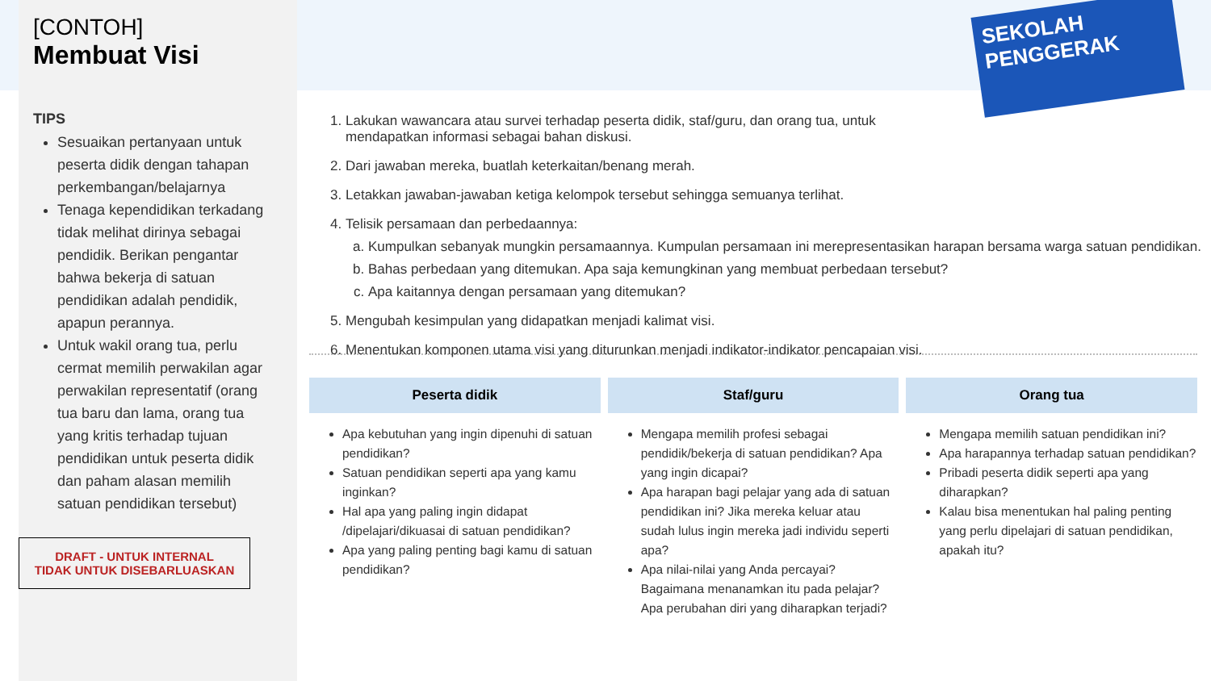SEKOLAH
PENGGERAK
[CONTOH]
Membuat Visi
TIPS
Sesuaikan pertanyaan untuk peserta didik dengan tahapan perkembangan/belajarnya
Tenaga kependidikan terkadang tidak melihat dirinya sebagai pendidik. Berikan pengantar bahwa bekerja di satuan pendidikan adalah pendidik, apapun perannya.
Untuk wakil orang tua, perlu cermat memilih perwakilan agar perwakilan representatif (orang tua baru dan lama, orang tua yang kritis terhadap tujuan pendidikan untuk peserta didik dan paham alasan memilih satuan pendidikan tersebut)
DRAFT - UNTUK INTERNAL
TIDAK UNTUK DISEBARLUASKAN
1. Lakukan wawancara atau survei terhadap peserta didik, staf/guru, dan orang tua, untuk
mendapatkan informasi sebagai bahan diskusi.
2. Dari jawaban mereka, buatlah keterkaitan/benang merah.
3. Letakkan jawaban-jawaban ketiga kelompok tersebut sehingga semuanya terlihat.
4. Telisik persamaan dan perbedaannya:
a. Kumpulkan sebanyak mungkin persamaannya. Kumpulan persamaan ini merepresentasikan harapan bersama warga satuan pendidikan.
b. Bahas perbedaan yang ditemukan. Apa saja kemungkinan yang membuat perbedaan tersebut?
c. Apa kaitannya dengan persamaan yang ditemukan?
5. Mengubah kesimpulan yang didapatkan menjadi kalimat visi.
6. Menentukan komponen utama visi yang diturunkan menjadi indikator-indikator pencapaian visi.
| Peserta didik | Staf/guru | Orang tua |
| --- | --- | --- |
| Apa kebutuhan yang ingin dipenuhi di satuan pendidikan? Satuan pendidikan seperti apa yang kamu inginkan? Hal apa yang paling ingin didapat /dipelajari/dikuasai di satuan pendidikan? Apa yang paling penting bagi kamu di satuan pendidikan? | Mengapa memilih profesi sebagai pendidik/bekerja di satuan pendidikan? Apa yang ingin dicapai? Apa harapan bagi pelajar yang ada di satuan pendidikan ini? Jika mereka keluar atau sudah lulus ingin mereka jadi individu seperti apa? Apa nilai-nilai yang Anda percayai? Bagaimana menanamkan itu pada pelajar? Apa perubahan diri yang diharapkan terjadi? | Mengapa memilih satuan pendidikan ini? Apa harapannya terhadap satuan pendidikan? Pribadi peserta didik seperti apa yang diharapkan? Kalau bisa menentukan hal paling penting yang perlu dipelajari di satuan pendidikan, apakah itu? |